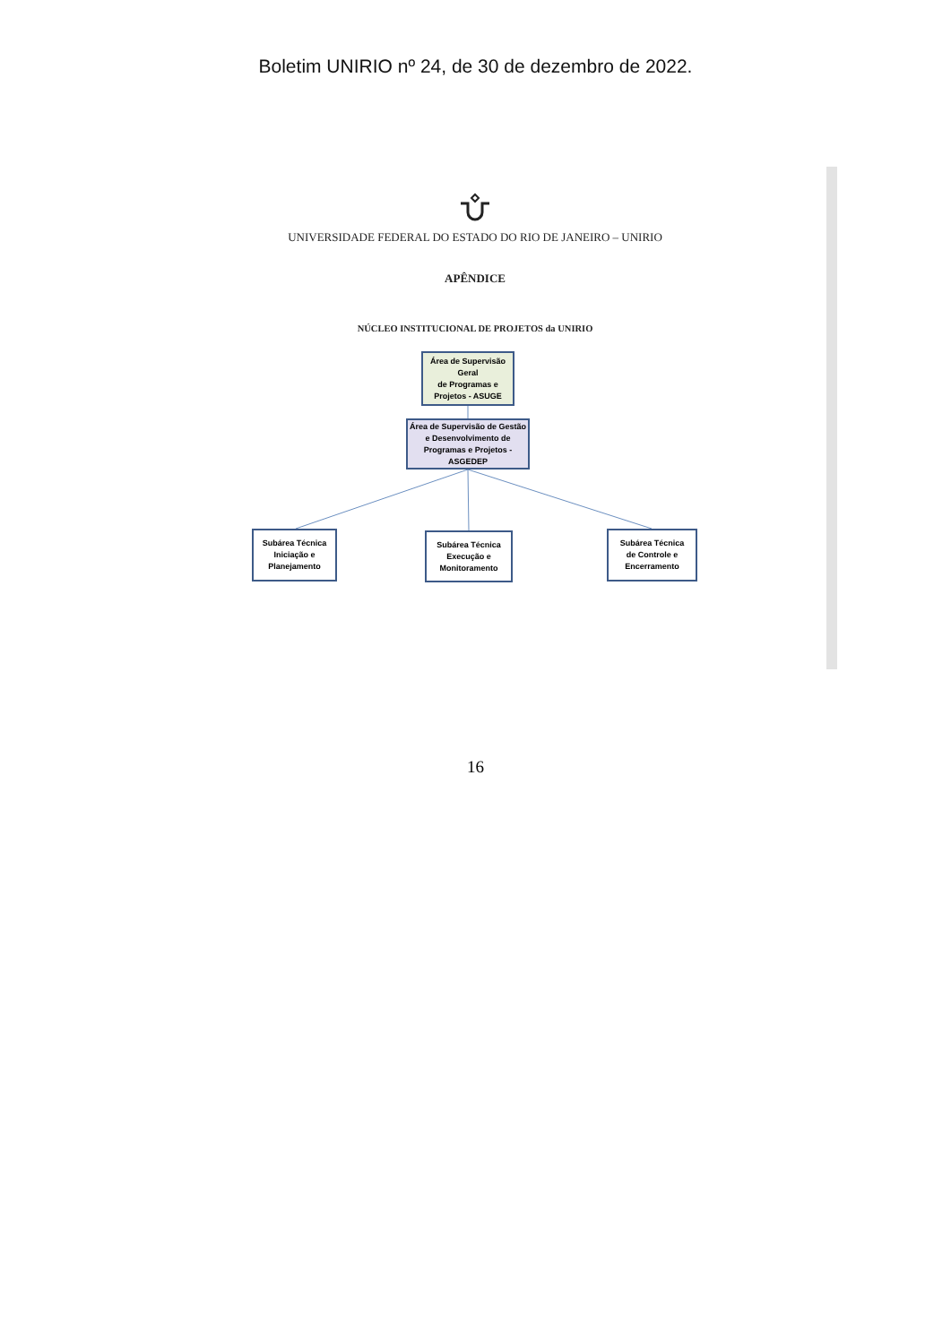Boletim UNIRIO nº 24, de 30 de dezembro de 2022.
UNIVERSIDADE FEDERAL DO ESTADO DO RIO DE JANEIRO – UNIRIO
APÊNDICE
NÚCLEO INSTITUCIONAL DE PROJETOS da UNIRIO
Área de Supervisão Geral
de Programas e Projetos - ASUGE
Área de Supervisão de Gestão e Desenvolvimento de Programas e Projetos - ASGEDEP
Subárea Técnica
Iniciação e
Planejamento
Subárea Técnica
Execução e
Monitoramento
Subárea Técnica
de Controle e
Encerramento
16